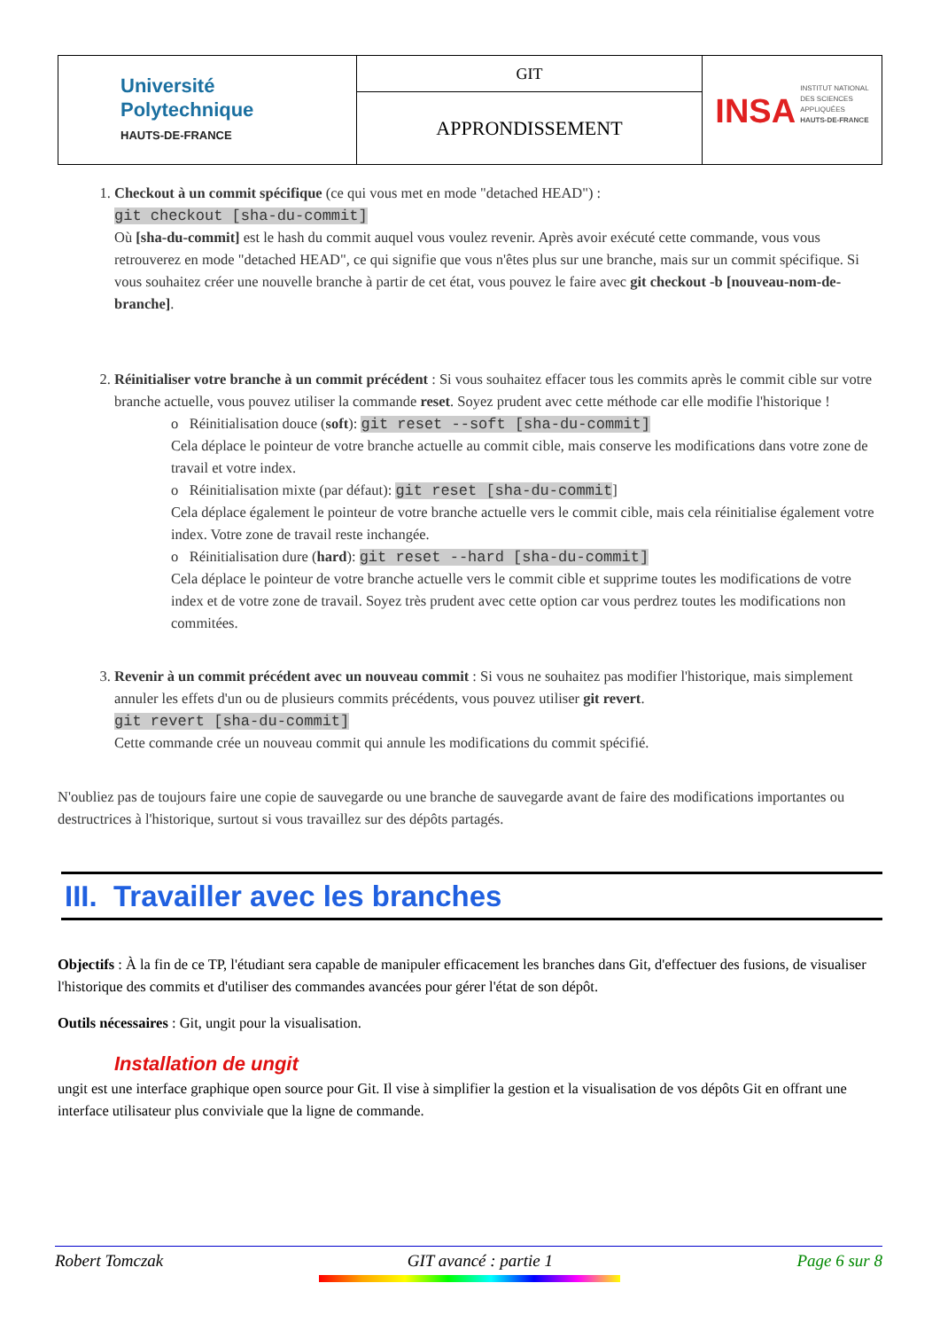| Université Polytechnique HAUTS-DE-FRANCE | GIT | INSA INSTITUT NATIONAL DES SCIENCES APPLIQUÉES HAUTS-DE-FRANCE |
| | APPRONDISSEMENT | |
1. Checkout à un commit spécifique (ce qui vous met en mode "detached HEAD") :
git checkout [sha-du-commit]
Où [sha-du-commit] est le hash du commit auquel vous voulez revenir. Après avoir exécuté cette commande, vous vous retrouverez en mode "detached HEAD", ce qui signifie que vous n'êtes plus sur une branche, mais sur un commit spécifique. Si vous souhaitez créer une nouvelle branche à partir de cet état, vous pouvez le faire avec git checkout -b [nouveau-nom-de-branche].
2. Réinitialiser votre branche à un commit précédent : Si vous souhaitez effacer tous les commits après le commit cible sur votre branche actuelle, vous pouvez utiliser la commande reset. Soyez prudent avec cette méthode car elle modifie l'historique !
o Réinitialisation douce (soft): git reset --soft [sha-du-commit]
Cela déplace le pointeur de votre branche actuelle au commit cible, mais conserve les modifications dans votre zone de travail et votre index.
o Réinitialisation mixte (par défaut): git reset [sha-du-commit]
Cela déplace également le pointeur de votre branche actuelle vers le commit cible, mais cela réinitialise également votre index. Votre zone de travail reste inchangée.
o Réinitialisation dure (hard): git reset --hard [sha-du-commit]
Cela déplace le pointeur de votre branche actuelle vers le commit cible et supprime toutes les modifications de votre index et de votre zone de travail. Soyez très prudent avec cette option car vous perdrez toutes les modifications non commitées.
3. Revenir à un commit précédent avec un nouveau commit : Si vous ne souhaitez pas modifier l'historique, mais simplement annuler les effets d'un ou de plusieurs commits précédents, vous pouvez utiliser git revert.
git revert [sha-du-commit]
Cette commande crée un nouveau commit qui annule les modifications du commit spécifié.
N'oubliez pas de toujours faire une copie de sauvegarde ou une branche de sauvegarde avant de faire des modifications importantes ou destructrices à l'historique, surtout si vous travaillez sur des dépôts partagés.
III. Travailler avec les branches
Objectifs : À la fin de ce TP, l'étudiant sera capable de manipuler efficacement les branches dans Git, d'effectuer des fusions, de visualiser l'historique des commits et d'utiliser des commandes avancées pour gérer l'état de son dépôt.
Outils nécessaires : Git, ungit pour la visualisation.
Installation de ungit
ungit est une interface graphique open source pour Git. Il vise à simplifier la gestion et la visualisation de vos dépôts Git en offrant une interface utilisateur plus conviviale que la ligne de commande.
Robert Tomczak GIT avancé : partie 1 Page 6 sur 8